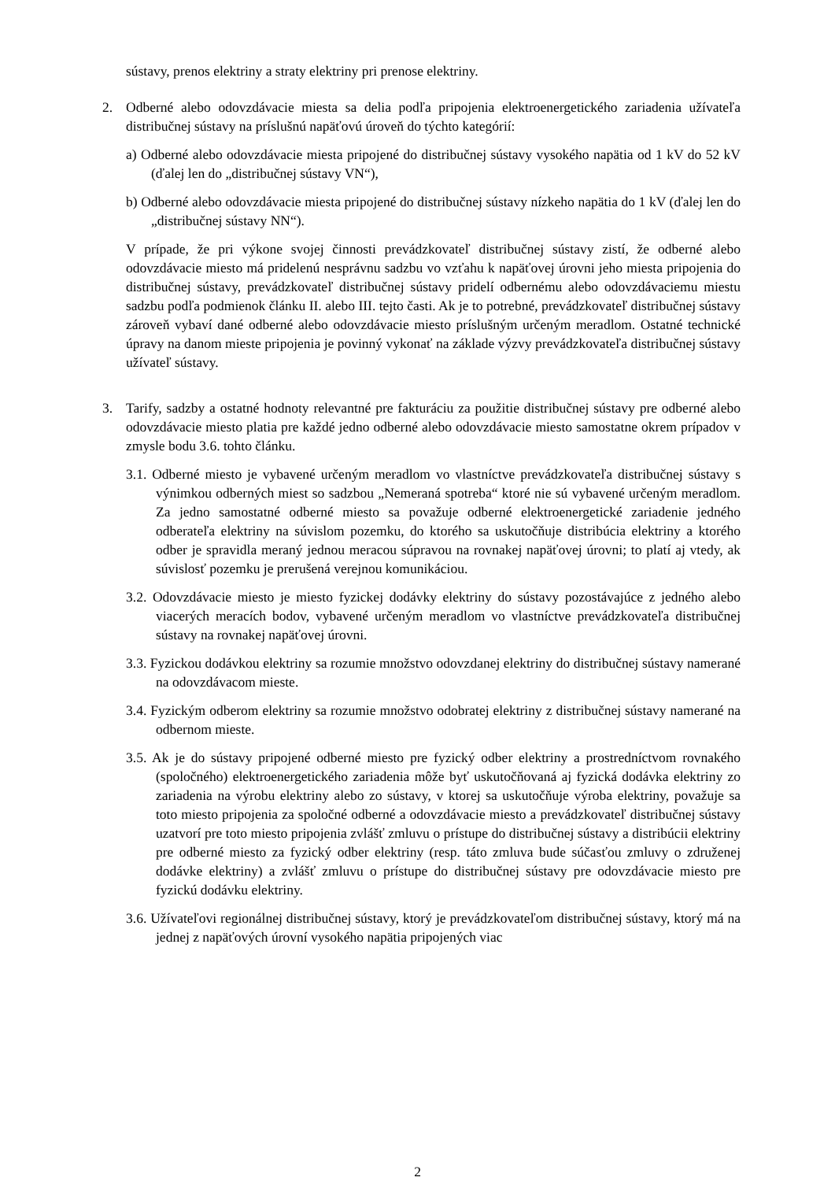sústavy, prenos elektriny a straty elektriny pri prenose elektriny.
2. Odberné alebo odovzdávacie miesta sa delia podľa pripojenia elektroenergetického zariadenia užívateľa distribučnej sústavy na príslušnú napäťovú úroveň do týchto kategórií:
a) Odberné alebo odovzdávacie miesta pripojené do distribučnej sústavy vysokého napätia od 1 kV do 52 kV (ďalej len do „distribučnej sústavy VN“),
b) Odberné alebo odovzdávacie miesta pripojené do distribučnej sústavy nízkeho napätia do 1 kV (ďalej len do „distribučnej sústavy NN“).
V prípade, že pri výkone svojej činnosti prevádzkovateľ distribučnej sústavy zistí, že odberné alebo odovzdávacie miesto má pridelenú nesprávnu sadzbu vo vzťahu k napäťovej úrovni jeho miesta pripojenia do distribučnej sústavy, prevádzkovateľ distribučnej sústavy pridelí odbernému alebo odovzdávaciemu miestu sadzbu podľa podmienok článku II. alebo III. tejto časti. Ak je to potrebné, prevádzkovateľ distribučnej sústavy zároveň vybaví dané odberné alebo odovzdávacie miesto príslušným určeným meradlom. Ostatné technické úpravy na danom mieste pripojenia je povinný vykonať na základe výzvy prevádzkovateľa distribučnej sústavy užívateľ sústavy.
3. Tarify, sadzby a ostatné hodnoty relevantné pre fakturáciu za použitie distribučnej sústavy pre odberné alebo odovzdávacie miesto platia pre každé jedno odberné alebo odovzdávacie miesto samostatne okrem prípadov v zmysle bodu 3.6. tohto článku.
3.1. Odberné miesto je vybavené určeným meradlom vo vlastníctve prevádzkovateľa distribučnej sústavy s výnimkou odberných miest so sadzbou „Nemeraná spotreba“ ktoré nie sú vybavené určeným meradlom. Za jedno samostatné odberné miesto sa považuje odberné elektroenergetické zariadenie jedného odberateľa elektriny na súvislom pozemku, do ktorého sa uskutočňuje distribúcia elektriny a ktorého odber je spravidla meraný jednou meracou súpravou na rovnakej napäťovej úrovni; to platí aj vtedy, ak súvislosť pozemku je prerušená verejnou komunikáciou.
3.2. Odovzdávacie miesto je miesto fyzickej dodávky elektriny do sústavy pozostávajúce z jedného alebo viacerých meracích bodov, vybavené určeným meradlom vo vlastníctve prevádzkovateľa distribučnej sústavy na rovnakej napäťovej úrovni.
3.3. Fyzickou dodávkou elektriny sa rozumie množstvo odovzdanej elektriny do distribučnej sústavy namerané na odovzdávacom mieste.
3.4. Fyzickým odberom elektriny sa rozumie množstvo odobratej elektriny z distribučnej sústavy namerané na odbernom mieste.
3.5. Ak je do sústavy pripojené odberné miesto pre fyzický odber elektriny a prostredníctvom rovnakého (spoločného) elektroenergetického zariadenia môže byť uskutočňovaná aj fyzická dodávka elektriny zo zariadenia na výrobu elektriny alebo zo sústavy, v ktorej sa uskutočňuje výroba elektriny, považuje sa toto miesto pripojenia za spoločné odberné a odovzdávacie miesto a prevádzkovateľ distribučnej sústavy uzatvorí pre toto miesto pripojenia zvlášť zmluvu o prístupe do distribučnej sústavy a distribúcii elektriny pre odberné miesto za fyzický odber elektriny (resp. táto zmluva bude súčasťou zmluvy o združenej dodávke elektriny) a zvlášť zmluvu o prístupe do distribučnej sústavy pre odovzdávacie miesto pre fyzickú dodávku elektriny.
3.6. Užívateľovi regionálnej distribučnej sústavy, ktorý je prevádzkovateľom distribučnej sústavy, ktorý má na jednej z napäťových úrovní vysokého napätia pripojených viac
2